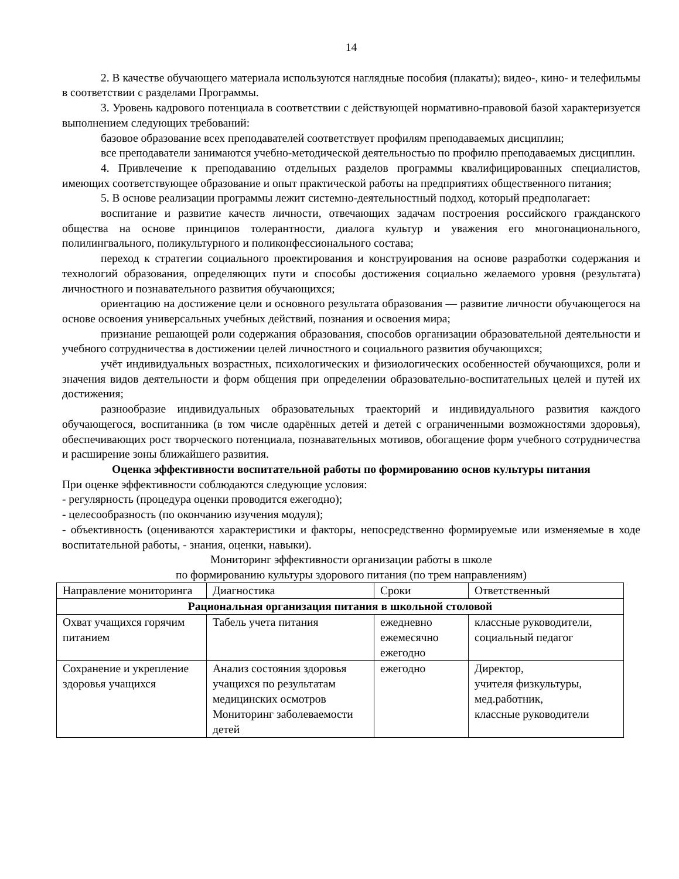14
2. В качестве обучающего материала используются наглядные пособия (плакаты); видео-, кино- и телефильмы в соответствии с разделами Программы.
3. Уровень кадрового потенциала в соответствии с действующей нормативно-правовой базой характеризуется выполнением следующих требований:
базовое образование всех преподавателей соответствует профилям преподаваемых дисциплин;
все преподаватели занимаются учебно-методической деятельностью по профилю преподаваемых дисциплин.
4. Привлечение к преподаванию отдельных разделов программы квалифицированных специалистов, имеющих соответствующее образование и опыт практической работы на предприятиях общественного питания;
5. В основе реализации программы лежит системно-деятельностный подход, который предполагает:
воспитание и развитие качеств личности, отвечающих задачам построения российского гражданского общества на основе принципов толерантности, диалога культур и уважения его многонационального, полилингвального, поликультурного и поликонфессионального состава;
переход к стратегии социального проектирования и конструирования на основе разработки содержания и технологий образования, определяющих пути и способы достижения социально желаемого уровня (результата) личностного и познавательного развития обучающихся;
ориентацию на достижение цели и основного результата образования — развитие личности обучающегося на основе освоения универсальных учебных действий, познания и освоения мира;
признание решающей роли содержания образования, способов организации образовательной деятельности и учебного сотрудничества в достижении целей личностного и социального развития обучающихся;
учёт индивидуальных возрастных, психологических и физиологических особенностей обучающихся, роли и значения видов деятельности и форм общения при определении образовательно-воспитательных целей и путей их достижения;
разнообразие индивидуальных образовательных траекторий и индивидуального развития каждого обучающегося, воспитанника (в том числе одарённых детей и детей с ограниченными возможностями здоровья), обеспечивающих рост творческого потенциала, познавательных мотивов, обогащение форм учебного сотрудничества и расширение зоны ближайшего развития.
Оценка эффективности воспитательной работы по формированию основ культуры питания
При оценке эффективности соблюдаются следующие условия:
- регулярность (процедура оценки проводится ежегодно);
- целесообразность (по окончанию изучения модуля);
- объективность (оцениваются характеристики и факторы, непосредственно формируемые или изменяемые в ходе воспитательной работы, - знания, оценки, навыки).
Мониторинг эффективности организации работы в школе
по формированию культуры здорового питания (по трем направлениям)
| Направление мониторинга | Диагностика | Сроки | Ответственный |
| Рациональная организация питания в школьной столовой | | | |
| Охват учащихся горячим питанием | Табель учета питания | ежедневно ежемесячно ежегодно | классные руководители, социальный педагог |
| Сохранение и укрепление здоровья учащихся | Анализ состояния здоровья учащихся по результатам медицинских осмотров Мониторинг заболеваемости детей | ежегодно | Директор, учителя физкультуры, мед.работник, классные руководители |